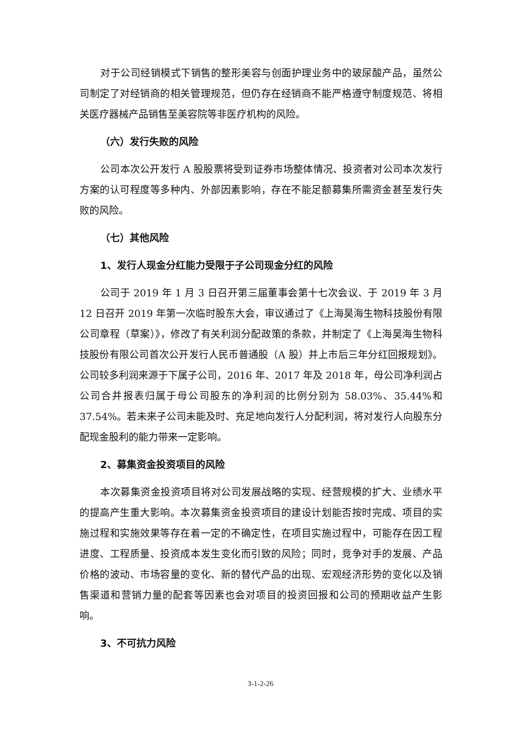对于公司经销模式下销售的整形美容与创面护理业务中的玻尿酸产品，虽然公司制定了对经销商的相关管理规范，但仍存在经销商不能严格遵守制度规范、将相关医疗器械产品销售至美容院等非医疗机构的风险。
（六）发行失败的风险
公司本次公开发行 A 股股票将受到证券市场整体情况、投资者对公司本次发行方案的认可程度等多种内、外部因素影响，存在不能足额募集所需资金甚至发行失败的风险。
（七）其他风险
1、发行人现金分红能力受限于子公司现金分红的风险
公司于 2019 年 1 月 3 日召开第三届董事会第十七次会议、于 2019 年 3 月 12 日召开 2019 年第一次临时股东大会，审议通过了《上海昊海生物科技股份有限公司章程（草案）》，修改了有关利润分配政策的条款，并制定了《上海昊海生物科技股份有限公司首次公开发行人民币普通股（A 股）并上市后三年分红回报规划》。公司较多利润来源于下属子公司，2016 年、2017 年及 2018 年，母公司净利润占公司合并报表归属于母公司股东的净利润的比例分别为 58.03%、35.44%和 37.54%。若未来子公司未能及时、充足地向发行人分配利润，将对发行人向股东分配现金股利的能力带来一定影响。
2、募集资金投资项目的风险
本次募集资金投资项目将对公司发展战略的实现、经营规模的扩大、业绩水平的提高产生重大影响。本次募集资金投资项目的建设计划能否按时完成、项目的实施过程和实施效果等存在着一定的不确定性，在项目实施过程中，可能存在因工程进度、工程质量、投资成本发生变化而引致的风险；同时，竞争对手的发展、产品价格的波动、市场容量的变化、新的替代产品的出现、宏观经济形势的变化以及销售渠道和营销力量的配套等因素也会对项目的投资回报和公司的预期收益产生影响。
3、不可抗力风险
3-1-2-26